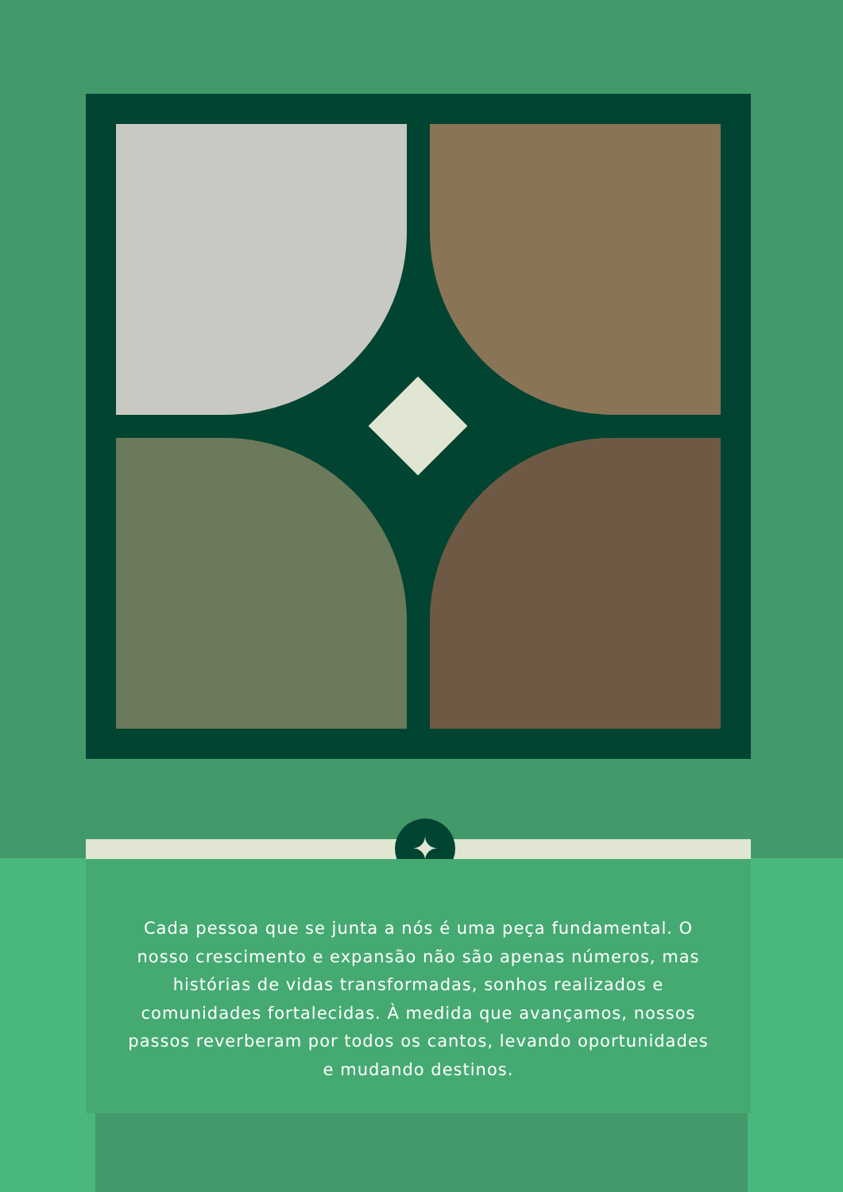✦
Cada pessoa que se junta a nós é uma peça fundamental. O nosso crescimento e expansão não são apenas números, mas histórias de vidas transformadas, sonhos realizados e comunidades fortalecidas. À medida que avançamos, nossos passos reverberam por todos os cantos, levando oportunidades e mudando destinos.